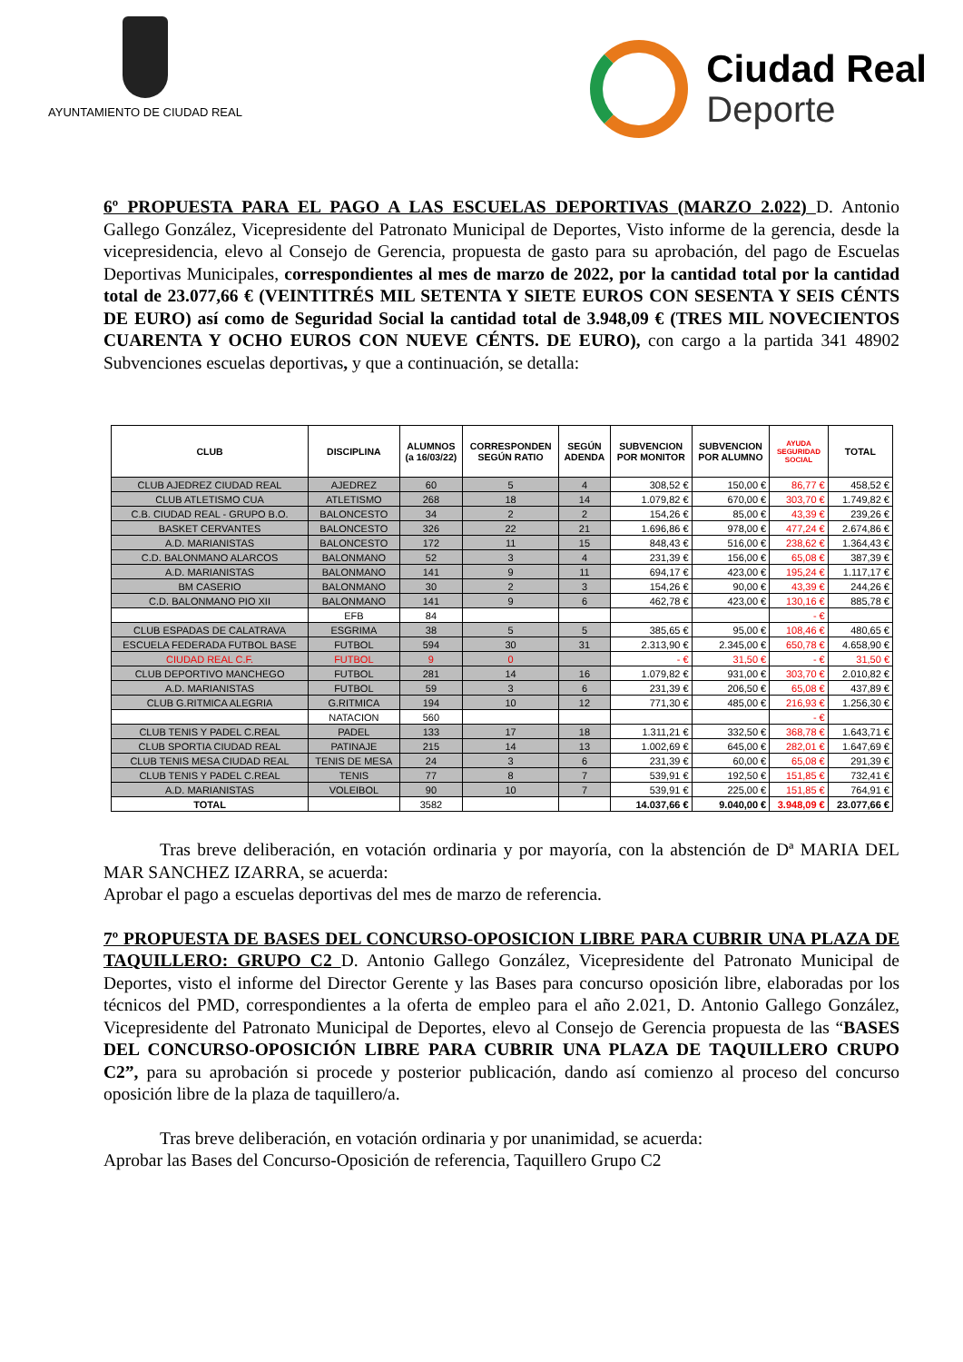AYUNTAMIENTO DE CIUDAD REAL
Ciudad Real
Deporte
6º PROPUESTA PARA EL PAGO A LAS ESCUELAS DEPORTIVAS (MARZO 2.022) D. Antonio Gallego González, Vicepresidente del Patronato Municipal de Deportes, Visto informe de la gerencia, desde la vicepresidencia, elevo al Consejo de Gerencia, propuesta de gasto para su aprobación, del pago de Escuelas Deportivas Municipales, correspondientes al mes de marzo de 2022, por la cantidad total por la cantidad total de 23.077,66 € (VEINTITRÉS MIL SETENTA Y SIETE EUROS CON SESENTA Y SEIS CÉNTS DE EURO) así como de Seguridad Social la cantidad total de 3.948,09 € (TRES MIL NOVECIENTOS CUARENTA Y OCHO EUROS CON NUEVE CÉNTS. DE EURO), con cargo a la partida 341 48902 Subvenciones escuelas deportivas, y que a continuación, se detalla:
| CLUB | DISCIPLINA | ALUMNOS (a 16/03/22) | CORRESPONDEN SEGÚN RATIO | SEGÚN ADENDA | SUBVENCION POR MONITOR | SUBVENCION POR ALUMNO | AYUDA SEGURIDAD SOCIAL | TOTAL |
| --- | --- | --- | --- | --- | --- | --- | --- | --- |
| CLUB AJEDREZ CIUDAD REAL | AJEDREZ | 60 | 5 | 4 | 308,52 € | 150,00 € | 86,77 € | 458,52 € |
| CLUB ATLETISMO CUA | ATLETISMO | 268 | 18 | 14 | 1.079,82 € | 670,00 € | 303,70 € | 1.749,82 € |
| C.B. CIUDAD REAL - GRUPO B.O. | BALONCESTO | 34 | 2 | 2 | 154,26 € | 85,00 € | 43,39 € | 239,26 € |
| BASKET CERVANTES | BALONCESTO | 326 | 22 | 21 | 1.696,86 € | 978,00 € | 477,24 € | 2.674,86 € |
| A.D. MARIANISTAS | BALONCESTO | 172 | 11 | 15 | 848,43 € | 516,00 € | 238,62 € | 1.364,43 € |
| C.D. BALONMANO ALARCOS | BALONMANO | 52 | 3 | 4 | 231,39 € | 156,00 € | 65,08 € | 387,39 € |
| A.D. MARIANISTAS | BALONMANO | 141 | 9 | 11 | 694,17 € | 423,00 € | 195,24 € | 1.117,17 € |
| BM CASERIO | BALONMANO | 30 | 2 | 3 | 154,26 € | 90,00 € | 43,39 € | 244,26 € |
| C.D. BALONMANO PIO XII | BALONMANO | 141 | 9 | 6 | 462,78 € | 423,00 € | 130,16 € | 885,78 € |
| | EFB | 84 | | | | | - € | |
| CLUB ESPADAS DE CALATRAVA | ESGRIMA | 38 | 5 | 5 | 385,65 € | 95,00 € | 108,46 € | 480,65 € |
| ESCUELA FEDERADA FUTBOL BASE | FUTBOL | 594 | 30 | 31 | 2.313,90 € | 2.345,00 € | 650,78 € | 4.658,90 € |
| CIUDAD REAL C.F. | FUTBOL | 9 | 0 | | - € | 31,50 € | - € | 31,50 € |
| CLUB DEPORTIVO MANCHEGO | FUTBOL | 281 | 14 | 16 | 1.079,82 € | 931,00 € | 303,70 € | 2.010,82 € |
| A.D. MARIANISTAS | FUTBOL | 59 | 3 | 6 | 231,39 € | 206,50 € | 65,08 € | 437,89 € |
| CLUB G.RITMICA ALEGRIA | G.RITMICA | 194 | 10 | 12 | 771,30 € | 485,00 € | 216,93 € | 1.256,30 € |
| | NATACION | 560 | | | | | - € | |
| CLUB TENIS Y PADEL C.REAL | PADEL | 133 | 17 | 18 | 1.311,21 € | 332,50 € | 368,78 € | 1.643,71 € |
| CLUB SPORTIA CIUDAD REAL | PATINAJE | 215 | 14 | 13 | 1.002,69 € | 645,00 € | 282,01 € | 1.647,69 € |
| CLUB TENIS MESA CIUDAD REAL | TENIS DE MESA | 24 | 3 | 6 | 231,39 € | 60,00 € | 65,08 € | 291,39 € |
| CLUB TENIS Y PADEL C.REAL | TENIS | 77 | 8 | 7 | 539,91 € | 192,50 € | 151,85 € | 732,41 € |
| A.D. MARIANISTAS | VOLEIBOL | 90 | 10 | 7 | 539,91 € | 225,00 € | 151,85 € | 764,91 € |
| TOTAL | | 3582 | | | 14.037,66 € | 9.040,00 € | 3.948,09 € | 23.077,66 € |
Tras breve deliberación, en votación ordinaria y por mayoría, con la abstención de Dª MARIA DEL MAR SANCHEZ IZARRA, se acuerda:
Aprobar el pago a escuelas deportivas del mes de marzo de referencia.
7º PROPUESTA DE BASES DEL CONCURSO-OPOSICION LIBRE PARA CUBRIR UNA PLAZA DE TAQUILLERO: GRUPO C2 D. Antonio Gallego González, Vicepresidente del Patronato Municipal de Deportes, visto el informe del Director Gerente y las Bases para concurso oposición libre, elaboradas por los técnicos del PMD, correspondientes a la oferta de empleo para el año 2.021, D. Antonio Gallego González, Vicepresidente del Patronato Municipal de Deportes, elevo al Consejo de Gerencia propuesta de las “BASES DEL CONCURSO-OPOSICIÓN LIBRE PARA CUBRIR UNA PLAZA DE TAQUILLERO CRUPO C2”, para su aprobación si procede y posterior publicación, dando así comienzo al proceso del concurso oposición libre de la plaza de taquillero/a.
Tras breve deliberación, en votación ordinaria y por unanimidad, se acuerda:
Aprobar las Bases del Concurso-Oposición de referencia, Taquillero Grupo C2